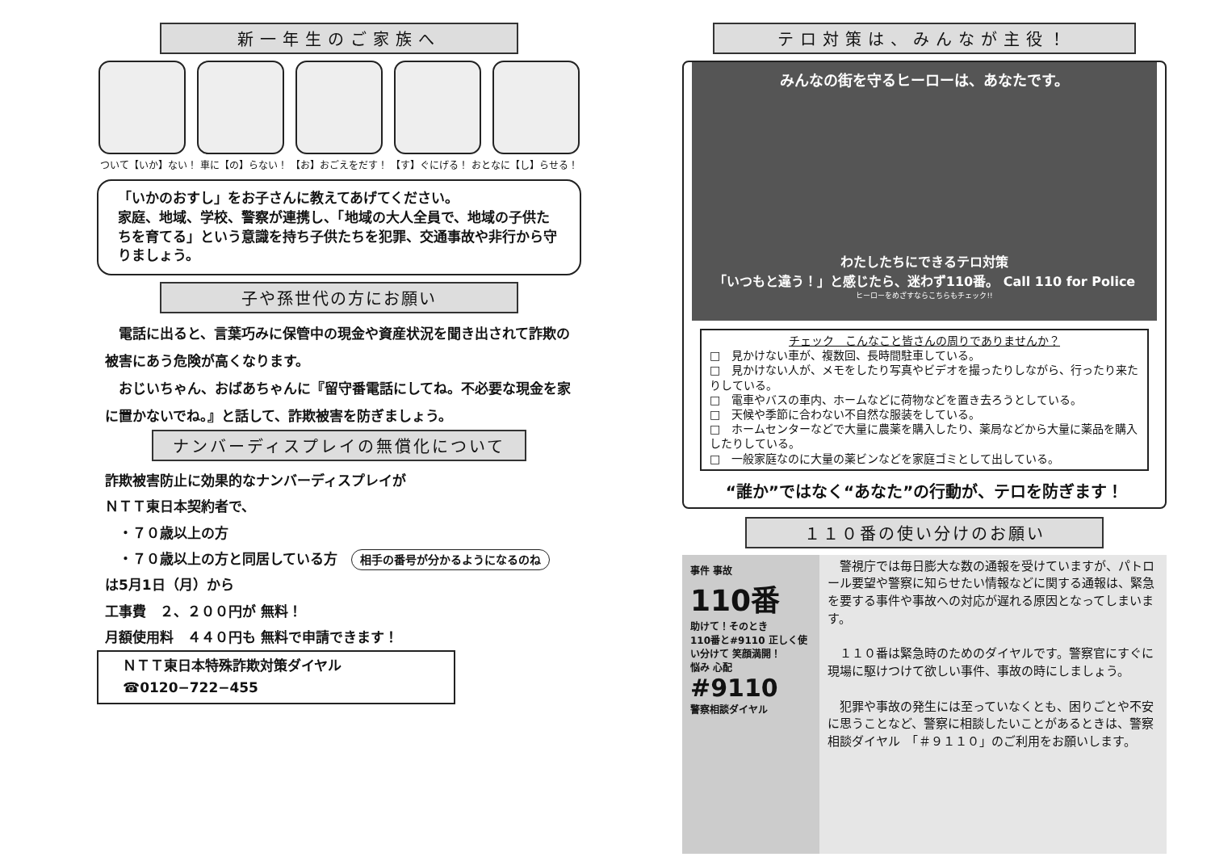新一年生のご家族へ
ついて【いか】ない！ 車に【の】らない！ 【お】おごえをだす！ 【す】ぐにげる！ おとなに【し】らせる！
「いかのおすし」をお子さんに教えてあげてください。
家庭、地域、学校、警察が連携し、「地域の大人全員で、地域の子供たちを育てる」という意識を持ち子供たちを犯罪、交通事故や非行から守りましょう。
子や孫世代の方にお願い
　電話に出ると、言葉巧みに保管中の現金や資産状況を聞き出されて詐欺の被害にあう危険が高くなります。
　おじいちゃん、おばあちゃんに『留守番電話にしてね。不必要な現金を家に置かないでね。』と話して、詐欺被害を防ぎましょう。
ナンバーディスプレイの無償化について
詐欺被害防止に効果的なナンバーディスプレイが
ＮＴＴ東日本契約者で、
　・７０歳以上の方
　・７０歳以上の方と同居している方　相手の番号が分かるようになるのね
は5月1日（月）から
工事費　２、２００円が 無料！
月額使用料　４４０円も 無料で申請できます！
ＮＴＴ東日本特殊詐欺対策ダイヤル
☎0120−722−455
テロ対策は、みんなが主役！
みんなの街を守るヒーローは、あなたです。
わたしたちにできるテロ対策
「いつもと違う！」と感じたら、迷わず110番。 Call 110 for Police
ヒーローをめざすならこちらもチェック!!
チェック　こんなこと皆さんの周りでありませんか？
□　見かけない車が、複数回、長時間駐車している。
□　見かけない人が、メモをしたり写真やビデオを撮ったりしながら、行ったり来たりしている。
□　電車やバスの車内、ホームなどに荷物などを置き去ろうとしている。
□　天候や季節に合わない不自然な服装をしている。
□　ホームセンターなどで大量に農薬を購入したり、薬局などから大量に薬品を購入したりしている。
□　一般家庭なのに大量の薬ビンなどを家庭ゴミとして出している。
“誰か”ではなく“あなた”の行動が、テロを防ぎます！
１１０番の使い分けのお願い
事件 事故
110番
助けて！そのとき
110番と#9110 正しく使い分けて 笑顔満開！
悩み 心配
#9110
警察相談ダイヤル
　警視庁では毎日膨大な数の通報を受けていますが、パトロール要望や警察に知らせたい情報などに関する通報は、緊急を要する事件や事故への対応が遅れる原因となってしまいます。
　１１０番は緊急時のためのダイヤルです。警察官にすぐに現場に駆けつけて欲しい事件、事故の時にしましょう。
　犯罪や事故の発生には至っていなくとも、困りごとや不安に思うことなど、警察に相談したいことがあるときは、警察相談ダイヤル　「＃９１１０」のご利用をお願いします。